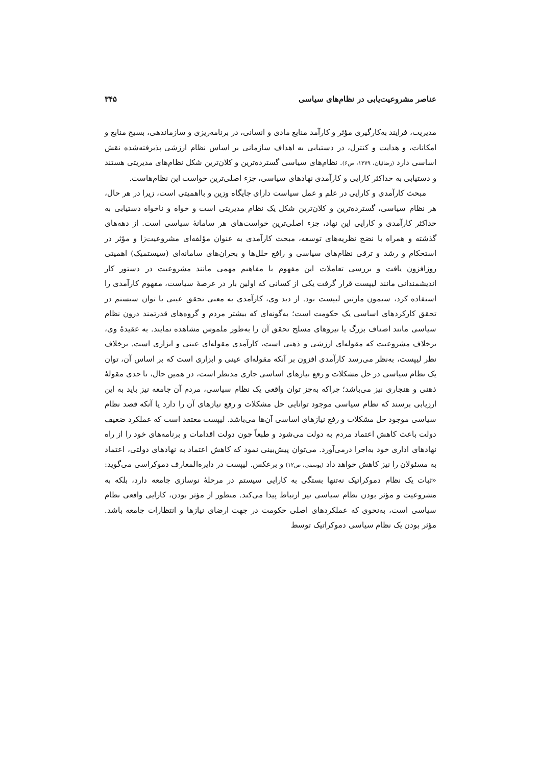عناصر مشروعیت‌یابی در نظام‌های سیاسی ۳۴۵
مدیریت، فرایند به‌کارگیری مؤثر و کارآمد منابع مادی و انسانی، در برنامه‌ریزی و سازماندهی، بسیج منابع و امکانات، و هدایت و کنترل، در دستیابی به اهداف سازمانی بر اساس نظام ارزشی پذیرفته‌شده نقش اساسی دارد (رضائیان، ۱۳۷۹، ص۶). نظام‌های سیاسی گسترده‌ترین و کلان‌ترین شکل نظام‌های مدیریتی هستند و دستیابی به حداکثر کارایی و کارآمدی نهادهای سیاسی، جزء اصلی‌ترین خواست این نظام‌هاست.
مبحث کارآمدی و کارایی در علم و عمل سیاست دارای جایگاه وزین و بااهمیتی است، زیرا در هر حال، هر نظام سیاسی، گسترده‌ترین و کلان‌ترین شکل یک نظام مدیریتی است و خواه و ناخواه دستیابی به حداکثر کارآمدی و کارایی این نهاد، جزء اصلی‌ترین خواست‌های هر سامانهٔ سیاسی است. از دهه‌های گذشته و همراه با نضج نظریه‌های توسعه، مبحث کارآمدی به عنوان مؤلفه‌ای مشروعیت‌زا و مؤثر در استحکام و رشد و ترقی نظام‌های سیاسی و رافع خلل‌ها و بحران‌های سامانه‌ای (سیستمیک) اهمیتی روزافزون یافت و بررسی تعاملات این مفهوم با مفاهیم مهمی مانند مشروعیت در دستور کار اندیشمندانی مانند لیپست قرار گرفت یکی از کسانی که اولین بار در عرصهٔ سیاست، مفهوم کارآمدی را استفاده کرد، سیمون مارتین لیپست بود. از دید وی، کارآمدی به معنی تحقق عینی یا توان سیستم در تحقق کارکردهای اساسی یک حکومت است؛ به‌گونه‌ای که بیشتر مردم و گروه‌های قدرتمند درون نظام سیاسی مانند اصناف بزرگ یا نیروهای مسلح تحقق آن را به‌طور ملموس مشاهده نمایند. به عقیدهٔ وی، برخلاف مشروعیت که مقوله‌ای ارزشی و ذهنی است، کارآمدی مقوله‌ای عینی و ابزاری است. برخلاف نظر لیپست، به‌نظر می‌رسد کارآمدی افزون بر آنکه مقوله‌ای عینی و ابزاری است که بر اساس آن، توان یک نظام سیاسی در حل مشکلات و رفع نیازهای اساسی جاری مدنظر است، در همین حال، تا حدی مقولهٔ ذهنی و هنجاری نیز می‌باشد؛ چراکه به‌جز توان واقعی یک نظام سیاسی، مردم آن جامعه نیز باید به این ارزیابی برسند که نظام سیاسی موجود توانایی حل مشکلات و رفع نیازهای آن را دارد یا آنکه قصد نظام سیاسی موجود حل مشکلات و رفع نیازهای اساسی آن‌ها می‌باشد. لیپست معتقد است که عملکرد ضعیف دولت باعث کاهش اعتماد مردم به دولت می‌شود و طبعاً چون دولت اقدامات و برنامه‌های خود را از راه نهادهای اداری خود به‌اجرا درمی‌آورد. می‌توان پیش‌بینی نمود که کاهش اعتماد به نهادهای دولتی، اعتماد به مسئولان را نیز کاهش خواهد داد (یوسفی، ص۱۲) و برعکس. لیپست در دایره‌المعارف دموکراسی می‌گوید: «ثبات یک نظام دموکراتیک نه‌تنها بستگی به کارایی سیستم در مرحلهٔ نوسازی جامعه دارد، بلکه به مشروعیت و مؤثر بودن نظام سیاسی نیز ارتباط پیدا می‌کند. منظور از مؤثر بودن، کارایی واقعی نظام سیاسی است، به‌نحوی که عملکردهای اصلی حکومت در جهت ارضای نیازها و انتظارات جامعه باشد. مؤثر بودن یک نظام سیاسی دموکراتیک توسط